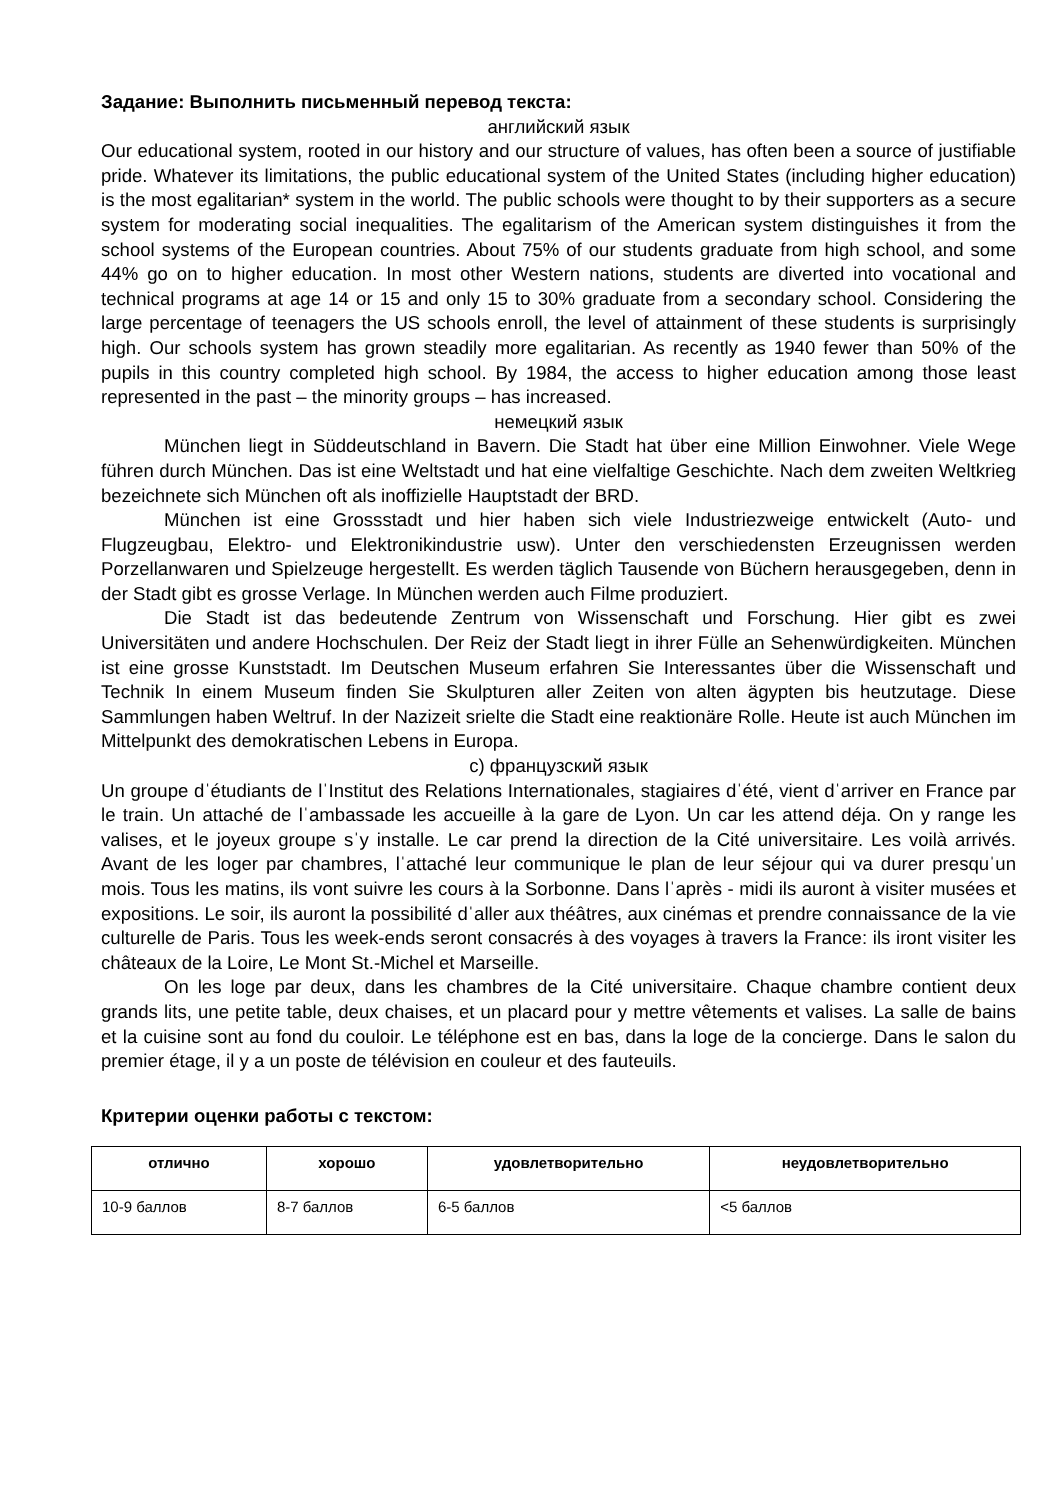Задание: Выполнить письменный перевод текста:
английский язык
Our educational system, rooted in our history and our structure of values, has often been a source of justifiable pride. Whatever its limitations, the public educational system of the United States (including higher education) is the most egalitarian* system in the world. The public schools were thought to by their supporters as a secure system for moderating social inequalities. The egalitarism of the American system distinguishes it from the school systems of the European countries. About 75% of our students graduate from high school, and some 44% go on to higher education. In most other Western nations, students are diverted into vocational and technical programs at age 14 or 15 and only 15 to 30% graduate from a secondary school. Considering the large percentage of teenagers the US schools enroll, the level of attainment of these students is surprisingly high. Our schools system has grown steadily more egalitarian. As recently as 1940 fewer than 50% of the pupils in this country completed high school. By 1984, the access to higher education among those least represented in the past – the minority groups – has increased.
немецкий язык
München liegt in Süddeutschland in Bavern. Die Stadt hat über eine Million Einwohner. Viele Wege führen durch München. Das ist eine Weltstadt und hat eine vielfaltige Geschichte. Nach dem zweiten Weltkrieg bezeichnete sich München oft als inoffizielle Hauptstadt der BRD.
München ist eine Grossstadt und hier haben sich viele Industriezweige entwickelt (Auto- und Flugzeugbau, Elektro- und Elektronikindustrie usw). Unter den verschiedensten Erzeugnissen werden Porzellanwaren und Spielzeuge hergestellt. Es werden täglich Tausende von Büchern herausgegeben, denn in der Stadt gibt es grosse Verlage. In München werden auch Filme produziert.
Die Stadt ist das bedeutende Zentrum von Wissenschaft und Forschung. Hier gibt es zwei Universitäten und andere Hochschulen. Der Reiz der Stadt liegt in ihrer Fülle an Sehenwürdigkeiten. München ist eine grosse Kunststadt. Im Deutschen Museum erfahren Sie Interessantes über die Wissenschaft und Technik In einem Museum finden Sie Skulpturen aller Zeiten von alten ägypten bis heutzutage. Diese Sammlungen haben Weltruf. In der Nazizeit srielte die Stadt eine reaktionäre Rolle. Heute ist auch München im Mittelpunkt des demokratischen Lebens in Europa.
c) французский язык
Un groupe dˈétudiants de lˈInstitut des Relations Internationales, stagiaires dˈété, vient dˈarriver en France par le train. Un attaché de lˈambassade les accueille à la gare de Lyon. Un car les attend déja. On y range les valises, et le joyeux groupe sˈy installe. Le car prend la direction de la Cité universitaire. Les voilà arrivés. Avant de les loger par chambres, lˈattaché leur communique le plan de leur séjour qui va durer presquˈun mois. Tous les matins, ils vont suivre les cours à la Sorbonne. Dans lˈaprès - midi ils auront à visiter musées et expositions. Le soir, ils auront la possibilité dˈaller aux théâtres, aux cinémas et prendre connaissance de la vie culturelle de Paris. Tous les week-ends seront consacrés à des voyages à travers la France: ils iront visiter les châteaux de la Loire, Le Mont St.-Michel et Marseille.
On les loge par deux, dans les chambres de la Cité universitaire. Chaque chambre contient deux grands lits, une petite table, deux chaises, et un placard pour y mettre vêtements et valises. La salle de bains et la cuisine sont au fond du couloir. Le téléphone est en bas, dans la loge de la concierge. Dans le salon du premier étage, il y a un poste de télévision en couleur et des fauteuils.
Критерии оценки работы с текстом:
| отлично | хорошо | удовлетворительно | неудовлетворительно |
| --- | --- | --- | --- |
| 10-9 баллов | 8-7 баллов | 6-5 баллов | <5 баллов |